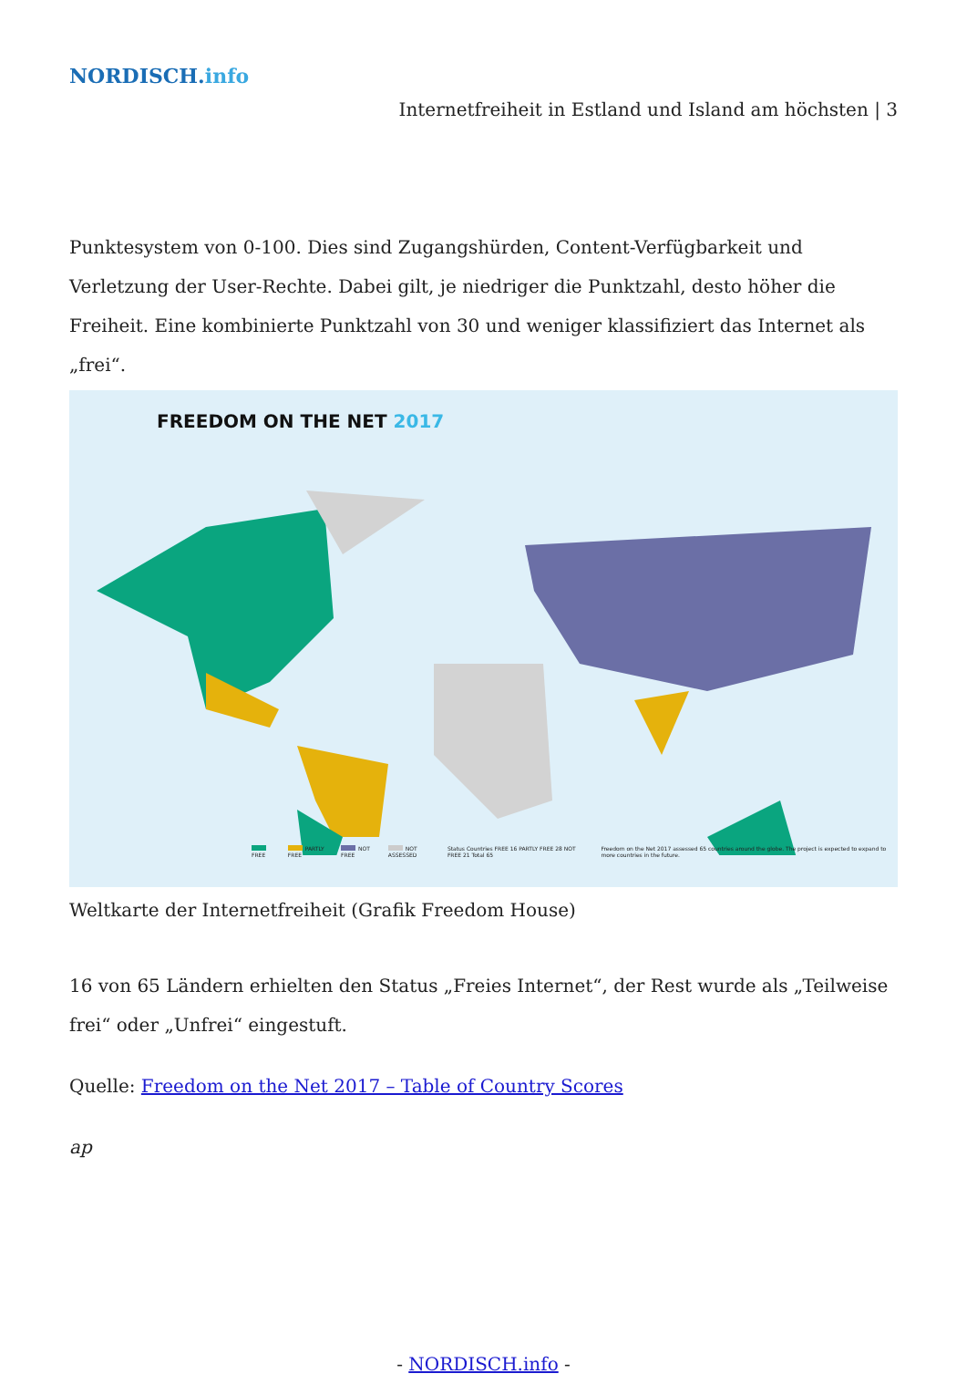NORDISCH.info
Internetfreiheit in Estland und Island am höchsten | 3
Punktesystem von 0-100. Dies sind Zugangshürden, Content-Verfügbarkeit und Verletzung der User-Rechte. Dabei gilt, je niedriger die Punktzahl, desto höher die Freiheit. Eine kombinierte Punktzahl von 30 und weniger klassifiziert das Internet als „frei“.
FREEDOM ON THE NET 2017
FREE PARTLY FREE NOT FREE NOT ASSESSED Status Countries FREE 16 PARTLY FREE 28 NOT FREE 21 Total 65 Freedom on the Net 2017 assessed 65 countries around the globe. The project is expected to expand to more countries in the future.
Weltkarte der Internetfreiheit (Grafik Freedom House)
16 von 65 Ländern erhielten den Status „Freies Internet“, der Rest wurde als „Teilweise frei“ oder „Unfrei“ eingestuft.
Quelle: Freedom on the Net 2017 – Table of Country Scores
ap
- NORDISCH.info -